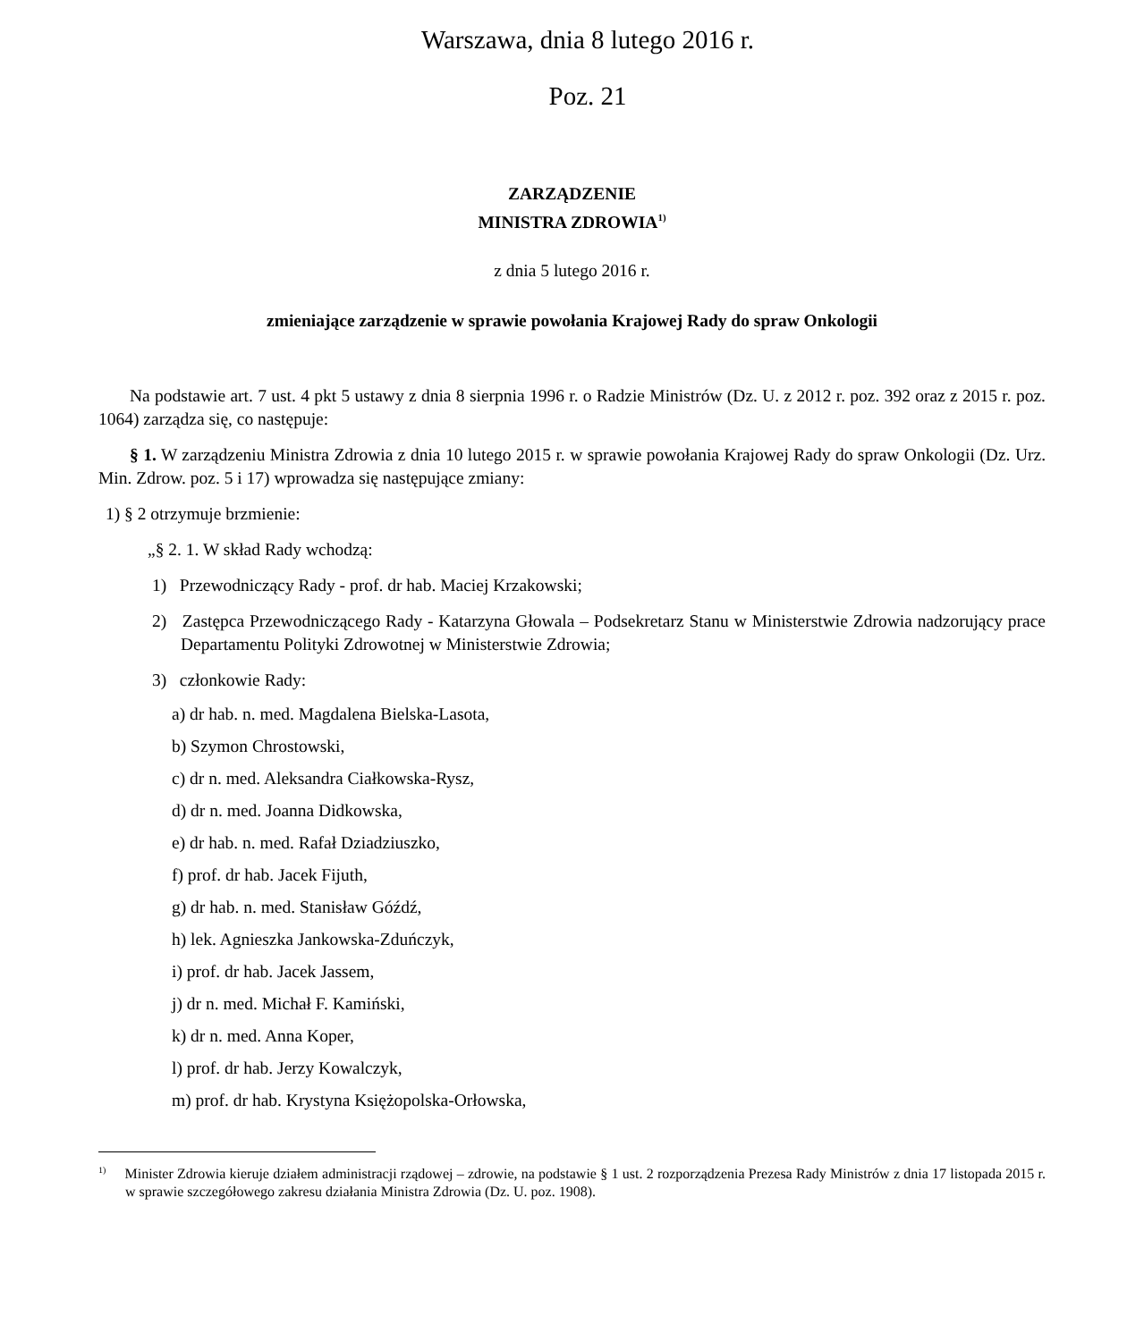Warszawa, dnia 8 lutego 2016 r.
Poz. 21
ZARZĄDZENIE
MINISTRA ZDROWIA<sup>1)</sup>
z dnia 5 lutego 2016 r.
zmieniające zarządzenie w sprawie powołania Krajowej Rady do spraw Onkologii
Na podstawie art. 7 ust. 4 pkt 5 ustawy z dnia 8 sierpnia 1996 r. o Radzie Ministrów (Dz. U. z 2012 r. poz. 392 oraz z 2015 r. poz. 1064) zarządza się, co następuje:
§ 1. W zarządzeniu Ministra Zdrowia z dnia 10 lutego 2015 r. w sprawie powołania Krajowej Rady do spraw Onkologii (Dz. Urz. Min. Zdrow. poz. 5 i 17) wprowadza się następujące zmiany:
1) § 2 otrzymuje brzmienie:
„§ 2. 1. W skład Rady wchodzą:
1) Przewodniczący Rady - prof. dr hab. Maciej Krzakowski;
2) Zastępca Przewodniczącego Rady - Katarzyna Głowala – Podsekretarz Stanu w Ministerstwie Zdrowia nadzorujący prace Departamentu Polityki Zdrowotnej w Ministerstwie Zdrowia;
3) członkowie Rady:
a) dr hab. n. med. Magdalena Bielska-Lasota,
b) Szymon Chrostowski,
c) dr n. med. Aleksandra Ciałkowska-Rysz,
d) dr n. med. Joanna Didkowska,
e) dr hab. n. med. Rafał Dziadziuszko,
f) prof. dr hab. Jacek Fijuth,
g) dr hab. n. med. Stanisław Góźdź,
h) lek. Agnieszka Jankowska-Zduńczyk,
i) prof. dr hab. Jacek Jassem,
j) dr n. med. Michał F. Kamiński,
k) dr n. med. Anna Koper,
l) prof. dr hab. Jerzy Kowalczyk,
m) prof. dr hab. Krystyna Księżopolska-Orłowska,
<sup>1)</sup> Minister Zdrowia kieruje działem administracji rządowej – zdrowie, na podstawie § 1 ust. 2 rozporządzenia Prezesa Rady Ministrów z dnia 17 listopada 2015 r. w sprawie szczegółowego zakresu działania Ministra Zdrowia (Dz. U. poz. 1908).